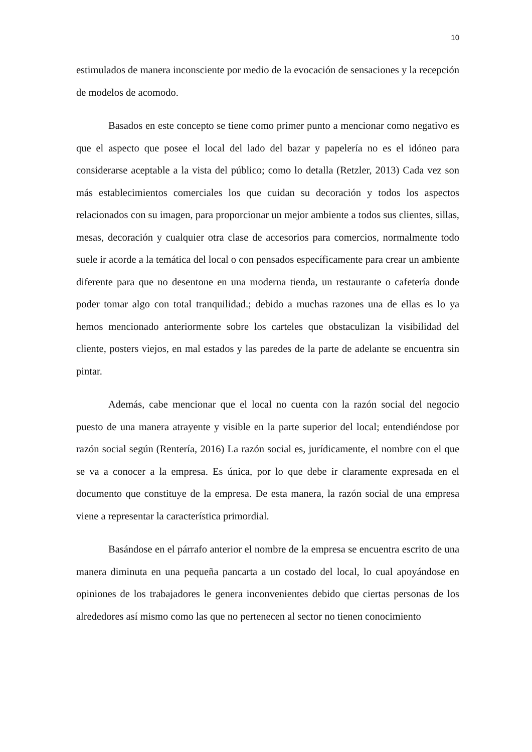10
estimulados de manera inconsciente por medio de la evocación de sensaciones y la recepción de modelos de acomodo.
Basados en este concepto se tiene como primer punto a mencionar como negativo es que el aspecto que posee el local del lado del bazar y papelería no es el idóneo para considerarse aceptable a la vista del público; como lo detalla (Retzler, 2013) Cada vez son más establecimientos comerciales los que cuidan su decoración y todos los aspectos relacionados con su imagen, para proporcionar un mejor ambiente a todos sus clientes, sillas, mesas, decoración y cualquier otra clase de accesorios para comercios, normalmente todo suele ir acorde a la temática del local o con pensados específicamente para crear un ambiente diferente para que no desentone en una moderna tienda, un restaurante o cafetería donde poder tomar algo con total tranquilidad.; debido a muchas razones una de ellas es lo ya hemos mencionado anteriormente sobre los carteles que obstaculizan la visibilidad del cliente, posters viejos, en mal estados y las paredes de la parte de adelante se encuentra sin pintar.
Además, cabe mencionar que el local no cuenta con la razón social del negocio puesto de una manera atrayente y visible en la parte superior del local; entendiéndose por razón social según (Rentería, 2016) La razón social es, jurídicamente, el nombre con el que se va a conocer a la empresa. Es única, por lo que debe ir claramente expresada en el documento que constituye de la empresa. De esta manera, la razón social de una empresa viene a representar la característica primordial.
Basándose en el párrafo anterior el nombre de la empresa se encuentra escrito de una manera diminuta en una pequeña pancarta a un costado del local, lo cual apoyándose en opiniones de los trabajadores le genera inconvenientes debido que ciertas personas de los alrededores así mismo como las que no pertenecen al sector no tienen conocimiento